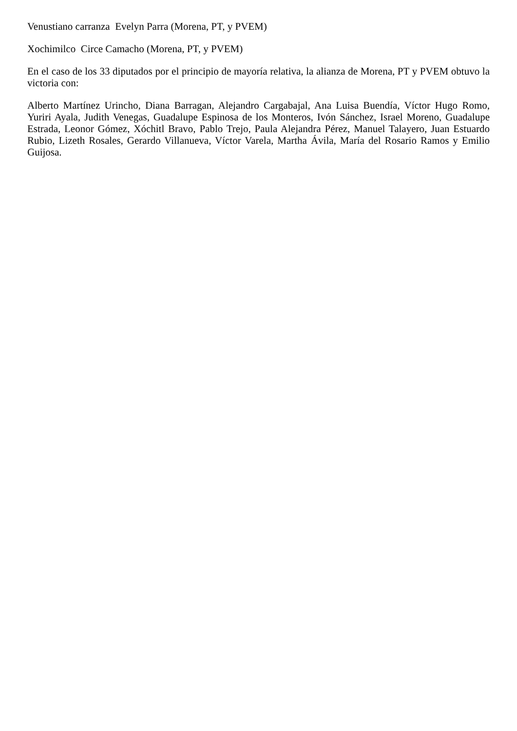Venustiano carranza Evelyn Parra (Morena, PT, y PVEM)
Xochimilco Circe Camacho (Morena, PT, y PVEM)
En el caso de los 33 diputados por el principio de mayoría relativa, la alianza de Morena, PT y PVEM obtuvo la victoria con:
Alberto Martínez Urincho, Diana Barragan, Alejandro Cargabajal, Ana Luisa Buendía, Víctor Hugo Romo, Yuriri Ayala, Judith Venegas, Guadalupe Espinosa de los Monteros, Ivón Sánchez, Israel Moreno, Guadalupe Estrada, Leonor Gómez, Xóchitl Bravo, Pablo Trejo, Paula Alejandra Pérez, Manuel Talayero, Juan Estuardo Rubio, Lizeth Rosales, Gerardo Villanueva, Víctor Varela, Martha Ávila, María del Rosario Ramos y Emilio Guijosa.